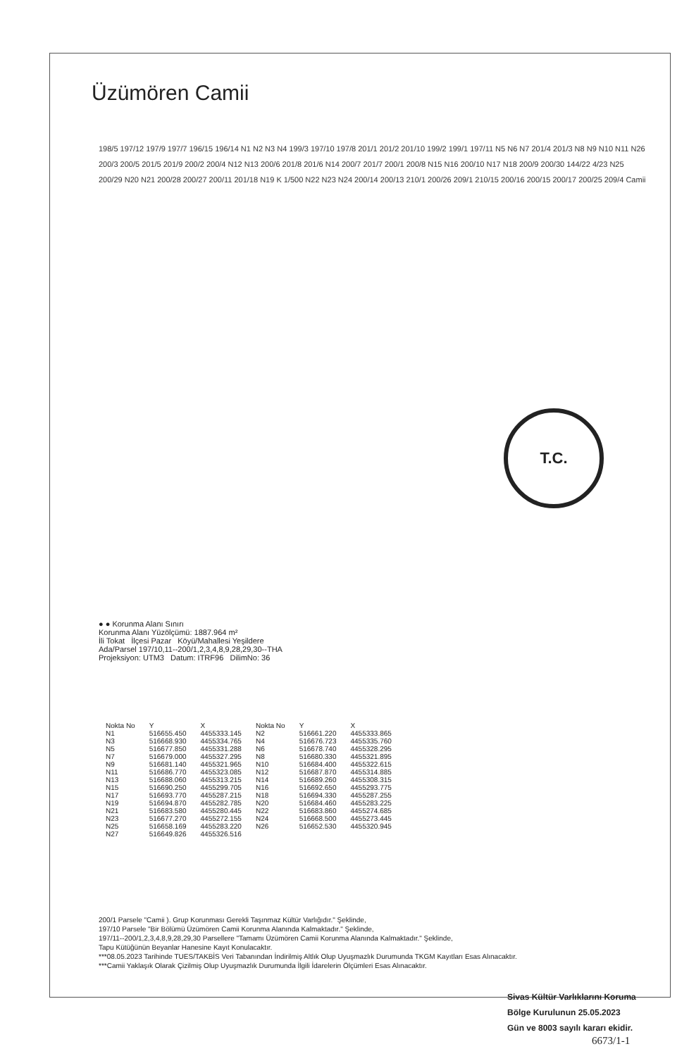Üzümören Camii
198/5 197/12 197/9 197/7 196/15 196/14 N1 N2 N3 N4 199/3 197/10 197/8 201/1 201/2 201/10 199/2 199/1 197/11 N5 N6 N7 201/4 201/3 N8 N9 N10 N11 N26 200/3 200/5 201/5 201/9 200/2 200/4 N12 N13 200/6 201/8 201/6 N14 200/7 201/7 200/1 200/8 N15 N16 200/10 N17 N18 200/9 200/30 144/22 4/23 N25 200/29 N20 N21 200/28 200/27 200/11 201/18 N19 K 1/500 N22 N23 N24 200/14 200/13 210/1 200/26 209/1 210/15 200/16 200/15 200/17 200/25 209/4 Camii
T.C.
● ● Korunma Alanı Sınırı
Korunma Alanı Yüzölçümü: 1887.964 m²
İli Tokat İlçesi Pazar Köyü/Mahallesi Yeşildere
Ada/Parsel 197/10,11--200/1,2,3,4,8,9,28,29,30--THA
Projeksiyon: UTM3 Datum: ITRF96 DilimNo: 36
| Nokta No | Y | X | Nokta No | Y | X |
| --- | --- | --- | --- | --- | --- |
| N1 | 516655.450 | 4455333.145 | N2 | 516661.220 | 4455333.865 |
| N3 | 516668.930 | 4455334.765 | N4 | 516676.723 | 4455335.760 |
| N5 | 516677.850 | 4455331.288 | N6 | 516678.740 | 4455328.295 |
| N7 | 516679.000 | 4455327.295 | N8 | 516680.330 | 4455321.895 |
| N9 | 516681.140 | 4455321.965 | N10 | 516684.400 | 4455322.615 |
| N11 | 516686.770 | 4455323.085 | N12 | 516687.870 | 4455314.885 |
| N13 | 516688.060 | 4455313.215 | N14 | 516689.260 | 4455308.315 |
| N15 | 516690.250 | 4455299.705 | N16 | 516692.650 | 4455293.775 |
| N17 | 516693.770 | 4455287.215 | N18 | 516694.330 | 4455287.255 |
| N19 | 516694.870 | 4455282.785 | N20 | 516684.460 | 4455283.225 |
| N21 | 516683.580 | 4455280.445 | N22 | 516683.860 | 4455274.685 |
| N23 | 516677.270 | 4455272.155 | N24 | 516668.500 | 4455273.445 |
| N25 | 516658.169 | 4455283.220 | N26 | 516652.530 | 4455320.945 |
| N27 | 516649.826 | 4455326.516 | | | |
200/1 Parsele "Camii ). Grup Korunması Gerekli Taşınmaz Kültür Varlığıdır." Şeklinde,
197/10 Parsele "Bir Bölümü Üzümören Camii Korunma Alanında Kalmaktadır." Şeklinde,
197/11--200/1,2,3,4,8,9,28,29,30 Parsellere "Tamamı Üzümören Camii Korunma Alanında Kalmaktadır." Şeklinde,
Tapu Kütüğünün Beyanlar Hanesine Kayıt Konulacaktır.
***08.05.2023 Tarihinde TUES/TAKBİS Veri Tabanından İndirilmiş Altlık Olup Uyuşmazlık Durumunda TKGM Kayıtları Esas Alınacaktır.
***Camii Yaklaşık Olarak Çizilmiş Olup Uyuşmazlık Durumunda İlgili İdarelerin Ölçümleri Esas Alınacaktır.
Sivas Kültür Varlıklarını Koruma
Bölge Kurulunun 25.05.2023
Gün ve 8003 sayılı kararı ekidir.
6673/1-1